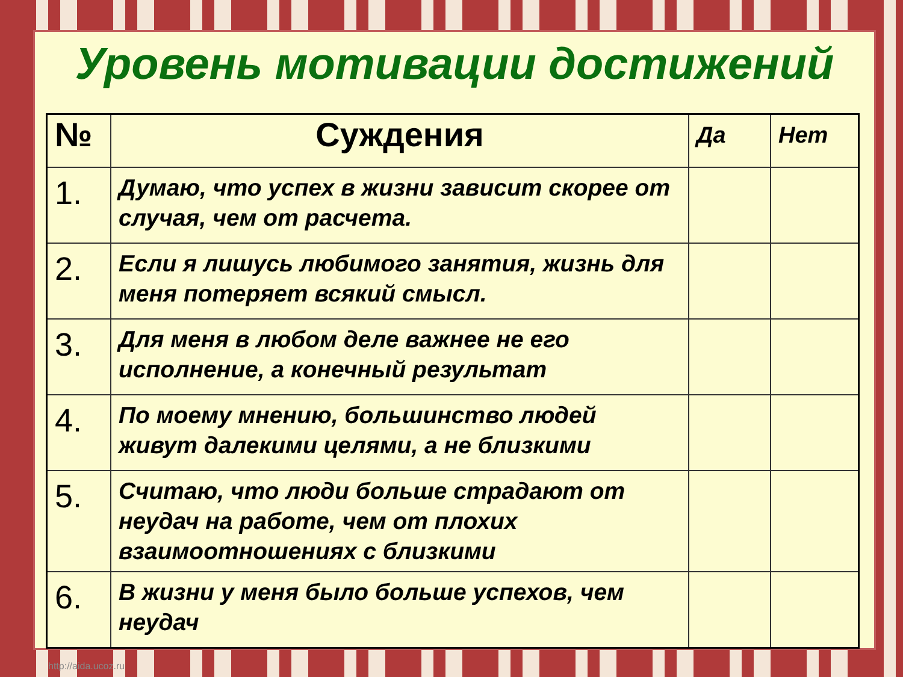Уровень мотивации достижений
| № | Суждения | Да | Нет |
| --- | --- | --- | --- |
| 1. | Думаю, что успех в жизни зависит скорее от случая, чем от расчета. | | |
| 2. | Если я лишусь любимого занятия, жизнь для меня потеряет всякий смысл. | | |
| 3. | Для меня в любом деле важнее не его исполнение, а конечный результат | | |
| 4. | По моему мнению, большинство людей живут далекими целями, а не близкими | | |
| 5. | Считаю, что люди больше страдают от неудач на работе, чем от плохих взаимоотношениях с близкими | | |
| 6. | В жизни у меня было больше успехов, чем неудач | | |
http://aida.ucoz.ru